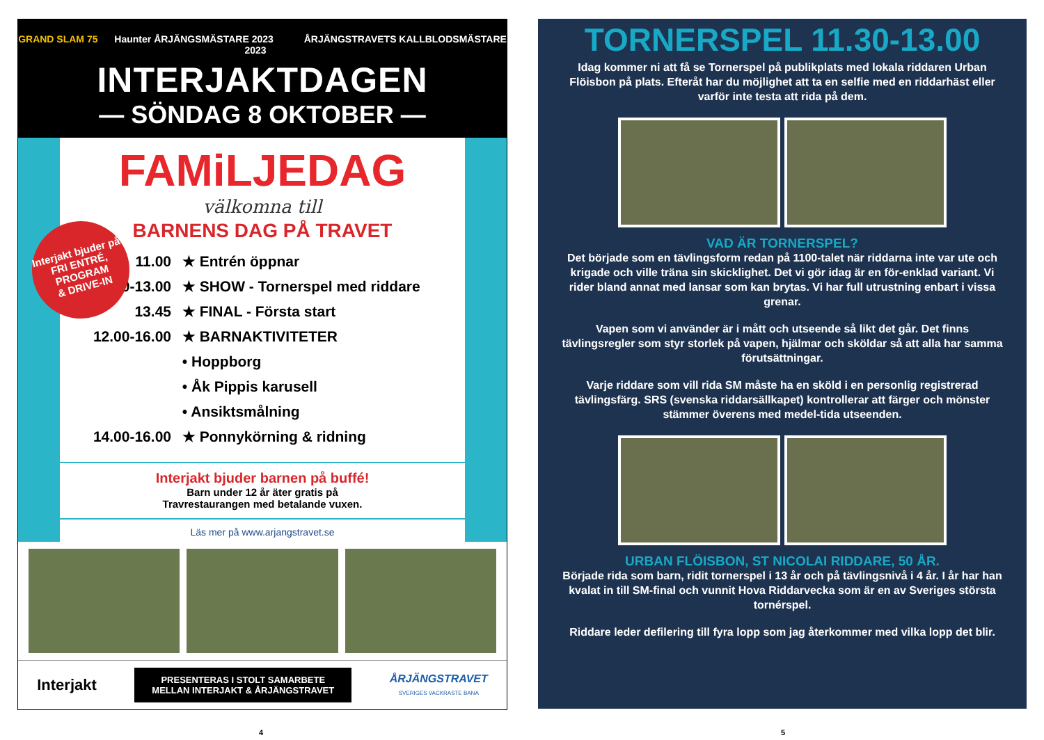GRAND SLAM 75 Haunter ÅRJÄNGSMÄSTARE 2023 ÅRJÄNGSTRAVETS KALLBLODSMÄSTARE 2023
INTERJAKTDAGEN
— SÖNDAG 8 OKTOBER —
FAMiLJEDAG
välkomna till
BARNENS DAG PÅ TRAVET
11.00 ★ Entrén öppnar
11.30-13.00 ★ SHOW - Tornerspel med riddare
13.45 ★ FINAL - Första start
12.00-16.00 ★ BARNAKTIVITETER
• Hoppborg
• Åk Pippis karusell
• Ansiktsmålning
14.00-16.00 ★ Ponnykörning & ridning
Interjakt bjuder barnen på buffé!
Barn under 12 år äter gratis på
Travrestaurangen med betalande vuxen.
Läs mer på www.arjangstravet.se
Interjakt bjuder på
FRI ENTRÉ,
PROGRAM
& DRIVE-IN
Interjakt
PRESENTERAS I STOLT SAMARBETE
MELLAN INTERJAKT & ÅRJÄNGSTRAVET
ÅRJÄNGSTRAVET
SVERIGES VACKRASTE BANA
TORNERSPEL 11.30-13.00
Idag kommer ni att få se Tornerspel på publikplats med lokala riddaren Urban Flöisbon på plats. Efteråt har du möjlighet att ta en selfie med en riddarhäst eller varför inte testa att rida på dem.
VAD ÄR TORNERSPEL?
Det började som en tävlingsform redan på 1100-talet när riddarna inte var ute och krigade och ville träna sin skicklighet. Det vi gör idag är en för-enklad variant. Vi rider bland annat med lansar som kan brytas. Vi har full utrustning enbart i vissa grenar.
Vapen som vi använder är i mått och utseende så likt det går. Det finns tävlingsregler som styr storlek på vapen, hjälmar och sköldar så att alla har samma förutsättningar.
Varje riddare som vill rida SM måste ha en sköld i en personlig registrerad tävlingsfärg. SRS (svenska riddarsällkapet) kontrollerar att färger och mönster stämmer överens med medel-tida utseenden.
URBAN FLÖISBON, ST NICOLAI RIDDARE, 50 ÅR.
Började rida som barn, ridit tornerspel i 13 år och på tävlingsnivå i 4 år. I år har han kvalat in till SM-final och vunnit Hova Riddarvecka som är en av Sveriges största tornérspel.
Riddare leder defilering till fyra lopp som jag återkommer med vilka lopp det blir.
4 5